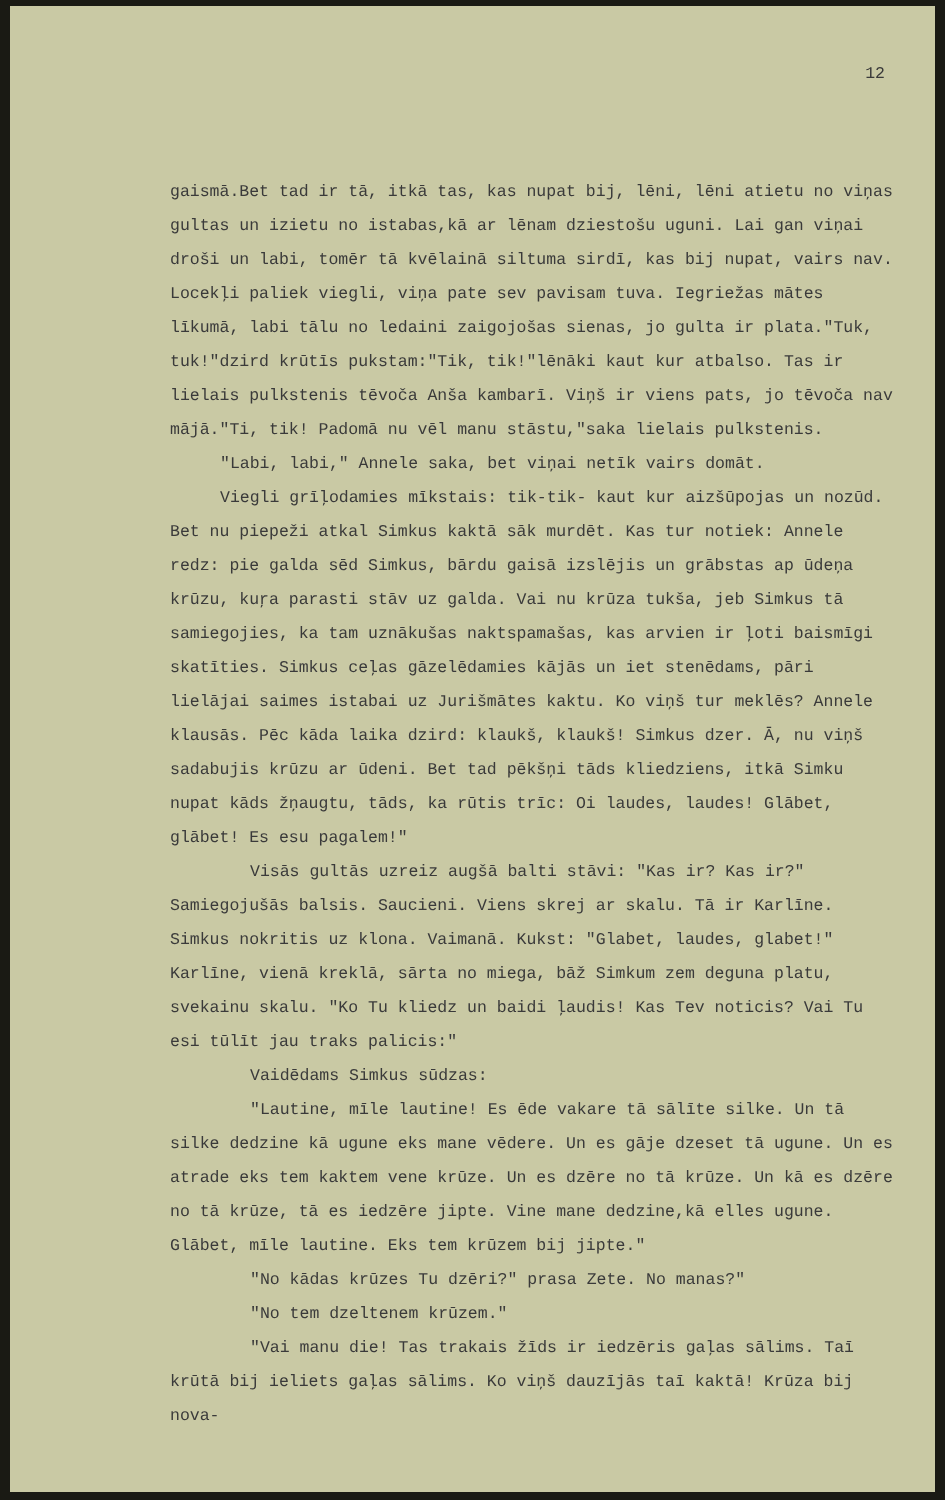12
gaismā.Bet tad ir tā, itkā tas, kas nupat bij, lēni, lēni atietu no viņas gultas un izietu no istabas,kā ar lēnam dziestošu uguni. Lai gan viņai droši un labi, tomēr tā kvēlainā siltuma sirdī, kas bij nupat, vairs nav. Locekļi paliek viegli, viņa pate sev pavisam tuva. Iegriežas mātes līkumā, labi tālu no ledaini zaigojošas sienas, jo gulta ir plata."Tuk, tuk!"dzird krūtīs pukstam:"Tik, tik!"lēnāki kaut kur atbalso. Tas ir lielais pulkstenis tēvoča Anša kambarī. Viņš ir viens pats, jo tēvoča nav mājā."Ti, tik! Padomā nu vēl manu stāstu,"saka lielais pulkstenis.
"Labi, labi," Annele saka, bet viņai netīk vairs domāt.
Viegli grīļodamies mīkstais: tik-tik- kaut kur aizšūpojas un nozūd. Bet nu piepeži atkal Simkus kaktā sāk murdēt. Kas tur notiek: Annele redz: pie galda sēd Simkus, bārdu gaisā izslējis un grābstas ap ūdeņa krūzu, kuŗa parasti stāv uz galda. Vai nu krūza tukša, jeb Simkus tā samiegojies, ka tam uznākušas naktspamašas, kas arvien ir ļoti baismīgi skatīties. Simkus ceļas gāzelēdamies kājās un iet stenēdams, pāri lielājai saimes istabai uz Jurišmātes kaktu. Ko viņš tur meklēs? Annele klausās. Pēc kāda laika dzird: klaukš, klaukš! Simkus dzer. Ā, nu viņš sadabujis krūzu ar ūdeni. Bet tad pēkšņi tāds kliedziens, itkā Simku nupat kāds žņaugtu, tāds, ka rūtis trīc: Oi laudes, laudes! Glābet, glābet! Es esu pagalem!"
Visās gultās uzreiz augšā balti stāvi: "Kas ir? Kas ir?" Samiegojušās balsis. Saucieni. Viens skrej ar skalu. Tā ir Karlīne. Simkus nokritis uz klona. Vaimanā. Kukst: "Glabet, laudes, glabet!" Karlīne, vienā kreklā, sārta no miega, bāž Simkum zem deguna platu, svekainu skalu. "Ko Tu kliedz un baidi ļaudis! Kas Tev noticis? Vai Tu esi tūlīt jau traks palicis:"
Vaidēdams Simkus sūdzas:
"Lautine, mīle lautine! Es ēde vakare tā sālīte silke. Un tā silke dedzine kā ugune eks mane vēdere. Un es gāje dzeset tā ugune. Un es atrade eks tem kaktem vene krūze. Un es dzēre no tā krūze. Un kā es dzēre no tā krūze, tā es iedzēre jipte. Vine mane dedzine,kā elles ugune. Glābet, mīle lautine. Eks tem krūzem bij jipte."
"No kādas krūzes Tu dzēri?" prasa Zete. No manas?"
"No tem dzeltenem krūzem."
"Vai manu die! Tas trakais žīds ir iedzēris gaļas sālims. Taī krūtā bij ieliets gaļas sālims. Ko viņš dauzījās taī kaktā! Krūza bij nova-